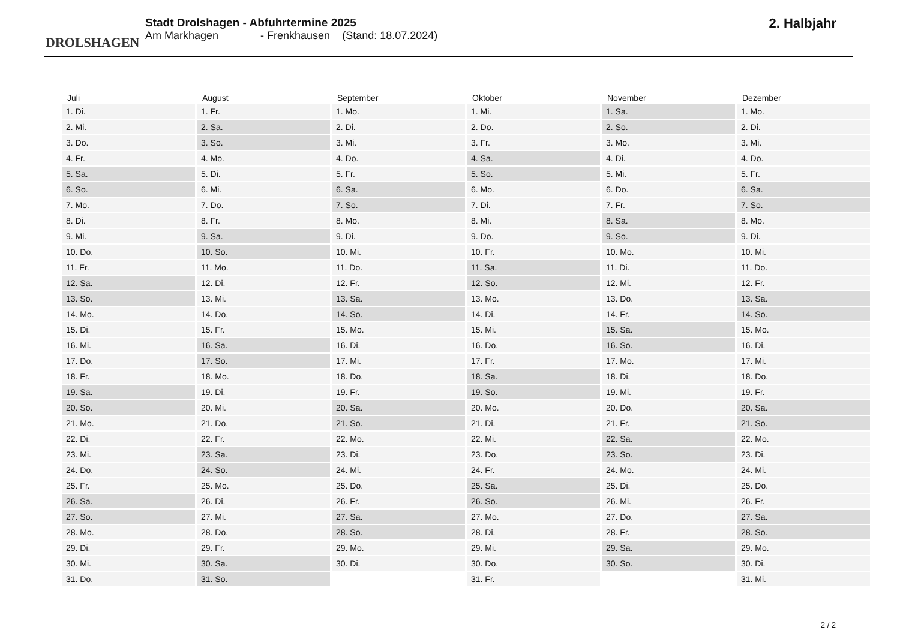DROLSHAGEN
Stadt Drolshagen - Abfuhrtermine 2025
Am Markhagen - Frenkhausen (Stand: 18.07.2024)
2. Halbjahr
| Juli | August | September | Oktober | November | Dezember |
| --- | --- | --- | --- | --- | --- |
| 1. Di. | 1. Fr. | 1. Mo. | 1. Mi. | 1. Sa. | 1. Mo. |
| 2. Mi. | 2. Sa. | 2. Di. | 2. Do. | 2. So. | 2. Di. |
| 3. Do. | 3. So. | 3. Mi. | 3. Fr. | 3. Mo. | 3. Mi. |
| 4. Fr. | 4. Mo. | 4. Do. | 4. Sa. | 4. Di. | 4. Do. |
| 5. Sa. | 5. Di. | 5. Fr. | 5. So. | 5. Mi. | 5. Fr. |
| 6. So. | 6. Mi. | 6. Sa. | 6. Mo. | 6. Do. | 6. Sa. |
| 7. Mo. | 7. Do. | 7. So. | 7. Di. | 7. Fr. | 7. So. |
| 8. Di. | 8. Fr. | 8. Mo. | 8. Mi. | 8. Sa. | 8. Mo. |
| 9. Mi. | 9. Sa. | 9. Di. | 9. Do. | 9. So. | 9. Di. |
| 10. Do. | 10. So. | 10. Mi. | 10. Fr. | 10. Mo. | 10. Mi. |
| 11. Fr. | 11. Mo. | 11. Do. | 11. Sa. | 11. Di. | 11. Do. |
| 12. Sa. | 12. Di. | 12. Fr. | 12. So. | 12. Mi. | 12. Fr. |
| 13. So. | 13. Mi. | 13. Sa. | 13. Mo. | 13. Do. | 13. Sa. |
| 14. Mo. | 14. Do. | 14. So. | 14. Di. | 14. Fr. | 14. So. |
| 15. Di. | 15. Fr. | 15. Mo. | 15. Mi. | 15. Sa. | 15. Mo. |
| 16. Mi. | 16. Sa. | 16. Di. | 16. Do. | 16. So. | 16. Di. |
| 17. Do. | 17. So. | 17. Mi. | 17. Fr. | 17. Mo. | 17. Mi. |
| 18. Fr. | 18. Mo. | 18. Do. | 18. Sa. | 18. Di. | 18. Do. |
| 19. Sa. | 19. Di. | 19. Fr. | 19. So. | 19. Mi. | 19. Fr. |
| 20. So. | 20. Mi. | 20. Sa. | 20. Mo. | 20. Do. | 20. Sa. |
| 21. Mo. | 21. Do. | 21. So. | 21. Di. | 21. Fr. | 21. So. |
| 22. Di. | 22. Fr. | 22. Mo. | 22. Mi. | 22. Sa. | 22. Mo. |
| 23. Mi. | 23. Sa. | 23. Di. | 23. Do. | 23. So. | 23. Di. |
| 24. Do. | 24. So. | 24. Mi. | 24. Fr. | 24. Mo. | 24. Mi. |
| 25. Fr. | 25. Mo. | 25. Do. | 25. Sa. | 25. Di. | 25. Do. |
| 26. Sa. | 26. Di. | 26. Fr. | 26. So. | 26. Mi. | 26. Fr. |
| 27. So. | 27. Mi. | 27. Sa. | 27. Mo. | 27. Do. | 27. Sa. |
| 28. Mo. | 28. Do. | 28. So. | 28. Di. | 28. Fr. | 28. So. |
| 29. Di. | 29. Fr. | 29. Mo. | 29. Mi. | 29. Sa. | 29. Mo. |
| 30. Mi. | 30. Sa. | 30. Di. | 30. Do. | 30. So. | 30. Di. |
| 31. Do. | 31. So. | | 31. Fr. | | 31. Mi. |
2 / 2